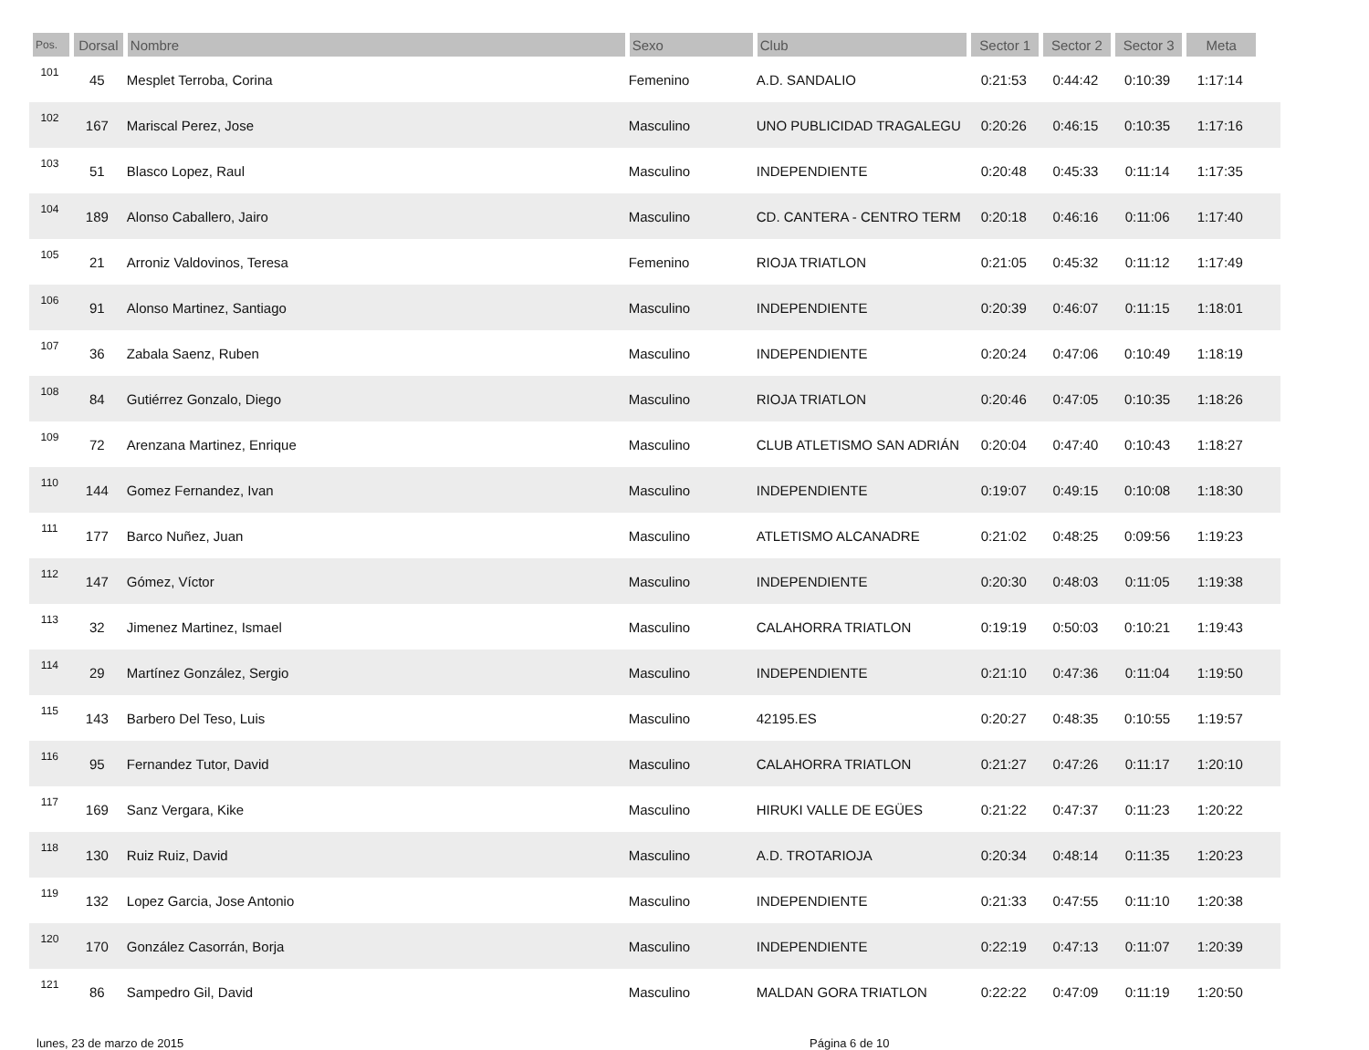| Pos. | Dorsal | Nombre | Sexo | Club | Sector 1 | Sector 2 | Sector 3 | Meta | |
| --- | --- | --- | --- | --- | --- | --- | --- | --- | --- |
| 101 | 45 | Mesplet Terroba, Corina | Femenino | A.D. SANDALIO | 0:21:53 | 0:44:42 | 0:10:39 | 1:17:14 | |
| 102 | 167 | Mariscal Perez, Jose | Masculino | UNO PUBLICIDAD TRAGALEGU | 0:20:26 | 0:46:15 | 0:10:35 | 1:17:16 | |
| 103 | 51 | Blasco Lopez, Raul | Masculino | INDEPENDIENTE | 0:20:48 | 0:45:33 | 0:11:14 | 1:17:35 | |
| 104 | 189 | Alonso Caballero, Jairo | Masculino | CD. CANTERA - CENTRO TERM | 0:20:18 | 0:46:16 | 0:11:06 | 1:17:40 | |
| 105 | 21 | Arroniz Valdovinos, Teresa | Femenino | RIOJA TRIATLON | 0:21:05 | 0:45:32 | 0:11:12 | 1:17:49 | |
| 106 | 91 | Alonso Martinez, Santiago | Masculino | INDEPENDIENTE | 0:20:39 | 0:46:07 | 0:11:15 | 1:18:01 | |
| 107 | 36 | Zabala Saenz, Ruben | Masculino | INDEPENDIENTE | 0:20:24 | 0:47:06 | 0:10:49 | 1:18:19 | |
| 108 | 84 | Gutiérrez Gonzalo, Diego | Masculino | RIOJA TRIATLON | 0:20:46 | 0:47:05 | 0:10:35 | 1:18:26 | |
| 109 | 72 | Arenzana Martinez, Enrique | Masculino | CLUB ATLETISMO SAN ADRIÁN | 0:20:04 | 0:47:40 | 0:10:43 | 1:18:27 | |
| 110 | 144 | Gomez Fernandez, Ivan | Masculino | INDEPENDIENTE | 0:19:07 | 0:49:15 | 0:10:08 | 1:18:30 | |
| 111 | 177 | Barco Nuñez, Juan | Masculino | ATLETISMO ALCANADRE | 0:21:02 | 0:48:25 | 0:09:56 | 1:19:23 | |
| 112 | 147 | Gómez, Víctor | Masculino | INDEPENDIENTE | 0:20:30 | 0:48:03 | 0:11:05 | 1:19:38 | |
| 113 | 32 | Jimenez Martinez, Ismael | Masculino | CALAHORRA TRIATLON | 0:19:19 | 0:50:03 | 0:10:21 | 1:19:43 | |
| 114 | 29 | Martínez González, Sergio | Masculino | INDEPENDIENTE | 0:21:10 | 0:47:36 | 0:11:04 | 1:19:50 | |
| 115 | 143 | Barbero Del Teso, Luis | Masculino | 42195.ES | 0:20:27 | 0:48:35 | 0:10:55 | 1:19:57 | |
| 116 | 95 | Fernandez Tutor, David | Masculino | CALAHORRA TRIATLON | 0:21:27 | 0:47:26 | 0:11:17 | 1:20:10 | |
| 117 | 169 | Sanz Vergara, Kike | Masculino | HIRUKI VALLE DE EGÜES | 0:21:22 | 0:47:37 | 0:11:23 | 1:20:22 | |
| 118 | 130 | Ruiz Ruiz, David | Masculino | A.D. TROTARIOJA | 0:20:34 | 0:48:14 | 0:11:35 | 1:20:23 | |
| 119 | 132 | Lopez Garcia, Jose Antonio | Masculino | INDEPENDIENTE | 0:21:33 | 0:47:55 | 0:11:10 | 1:20:38 | |
| 120 | 170 | González Casorrán, Borja | Masculino | INDEPENDIENTE | 0:22:19 | 0:47:13 | 0:11:07 | 1:20:39 | |
| 121 | 86 | Sampedro Gil, David | Masculino | MALDAN GORA TRIATLON | 0:22:22 | 0:47:09 | 0:11:19 | 1:20:50 | |
lunes, 23 de marzo de 2015 Página 6 de 10